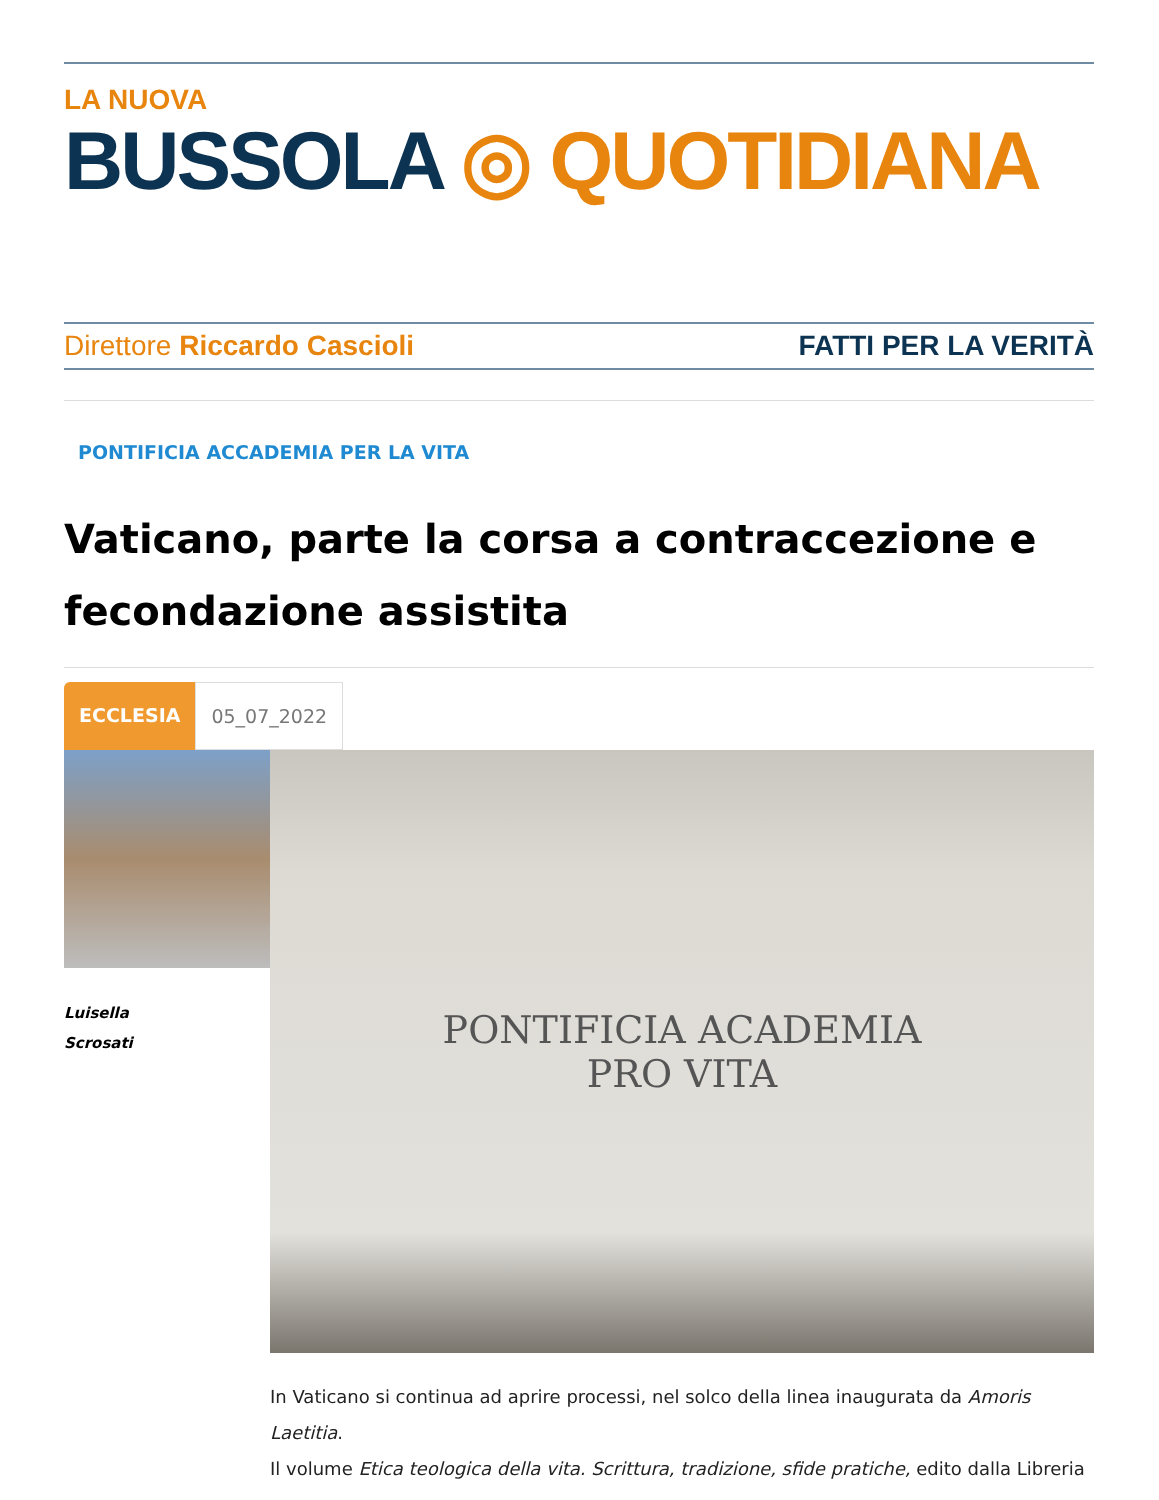LA NUOVA
BUSSOLA ◎ QUOTIDIANA
Direttore Riccardo Cascioli FATTI PER LA VERITÀ
PONTIFICIA ACCADEMIA PER LA VITA
Vaticano, parte la corsa a contraccezione e fecondazione assistita
ECCLESIA 05_07_2022
Luisella
Scrosati
PONTIFICIA ACADEMIA
PRO VITA
In Vaticano si continua ad aprire processi, nel solco della linea inaugurata da Amoris Laetitia.
Il volume Etica teologica della vita. Scrittura, tradizione, sfide pratiche, edito dalla Libreria